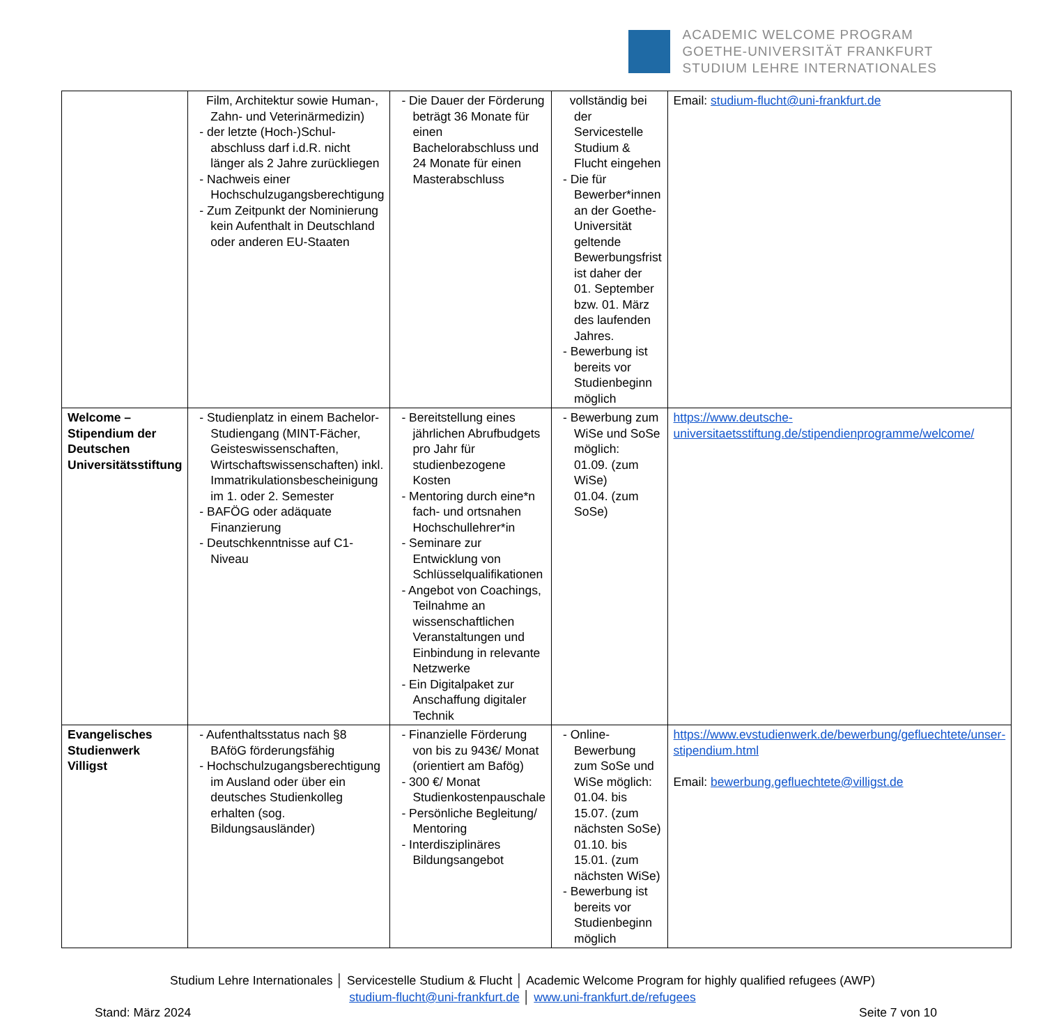ACADEMIC WELCOME PROGRAM
GOETHE-UNIVERSITÄT FRANKFURT
STUDIUM LEHRE INTERNATIONALES
| | Film, Architektur sowie Human-, Zahn- und Veterinärmedizin) - der letzte (Hoch-)Schul-abschluss darf i.d.R. nicht länger als 2 Jahre zurückliegen - Nachweis einer Hochschulzugangsberechtigung - Zum Zeitpunkt der Nominierung kein Aufenthalt in Deutschland oder anderen EU-Staaten | - Die Dauer der Förderung beträgt 36 Monate für einen Bachelorabschluss und 24 Monate für einen Masterabschluss | vollständig bei der Servicestelle Studium & Flucht eingehen - Die für Bewerber*innen an der Goethe-Universität geltende Bewerbungsfrist ist daher der 01. September bzw. 01. März des laufenden Jahres. - Bewerbung ist bereits vor Studienbeginn möglich | Email: studium-flucht@uni-frankfurt.de |
| Welcome – Stipendium der Deutschen Universitätsstiftung | - Studienplatz in einem Bachelor-Studiengang (MINT-Fächer, Geisteswissenschaften, Wirtschaftswissenschaften) inkl. Immatrikulationsbescheinigung im 1. oder 2. Semester - BAFÖG oder adäquate Finanzierung - Deutschkenntnisse auf C1-Niveau | - Bereitstellung eines jährlichen Abrufbudgets pro Jahr für studienbezogene Kosten - Mentoring durch eine*n fach- und ortsnahen Hochschullehrer*in - Seminare zur Entwicklung von Schlüsselqualifikationen - Angebot von Coachings, Teilnahme an wissenschaftlichen Veranstaltungen und Einbindung in relevante Netzwerke - Ein Digitalpaket zur Anschaffung digitaler Technik | - Bewerbung zum WiSe und SoSe möglich: 01.09. (zum WiSe) 01.04. (zum SoSe) | https://www.deutsche-universitaetsstiftung.de/stipendienprogramme/welcome/ |
| Evangelisches Studienwerk Villigst | - Aufenthaltsstatus nach §8 BAföG förderungsfähig - Hochschulzugangsberechtigung im Ausland oder über ein deutsches Studienkolleg erhalten (sog. Bildungsausländer) | - Finanzielle Förderung von bis zu 943€/ Monat (orientiert am Bafög) - 300 €/ Monat Studienkostenpauschale - Persönliche Begleitung/ Mentoring - Interdisziplinäres Bildungsangebot | - Online-Bewerbung zum SoSe und WiSe möglich: 01.04. bis 15.07. (zum nächsten SoSe) 01.10. bis 15.01. (zum nächsten WiSe) - Bewerbung ist bereits vor Studienbeginn möglich | https://www.evstudienwerk.de/bewerbung/gefluechtete/unser-stipendium.html Email: bewerbung.gefluechtete@villigst.de |
Studium Lehre Internationales │ Servicestelle Studium & Flucht │ Academic Welcome Program for highly qualified refugees (AWP)
studium-flucht@uni-frankfurt.de │ www.uni-frankfurt.de/refugees
Stand: März 2024 Seite 7 von 10